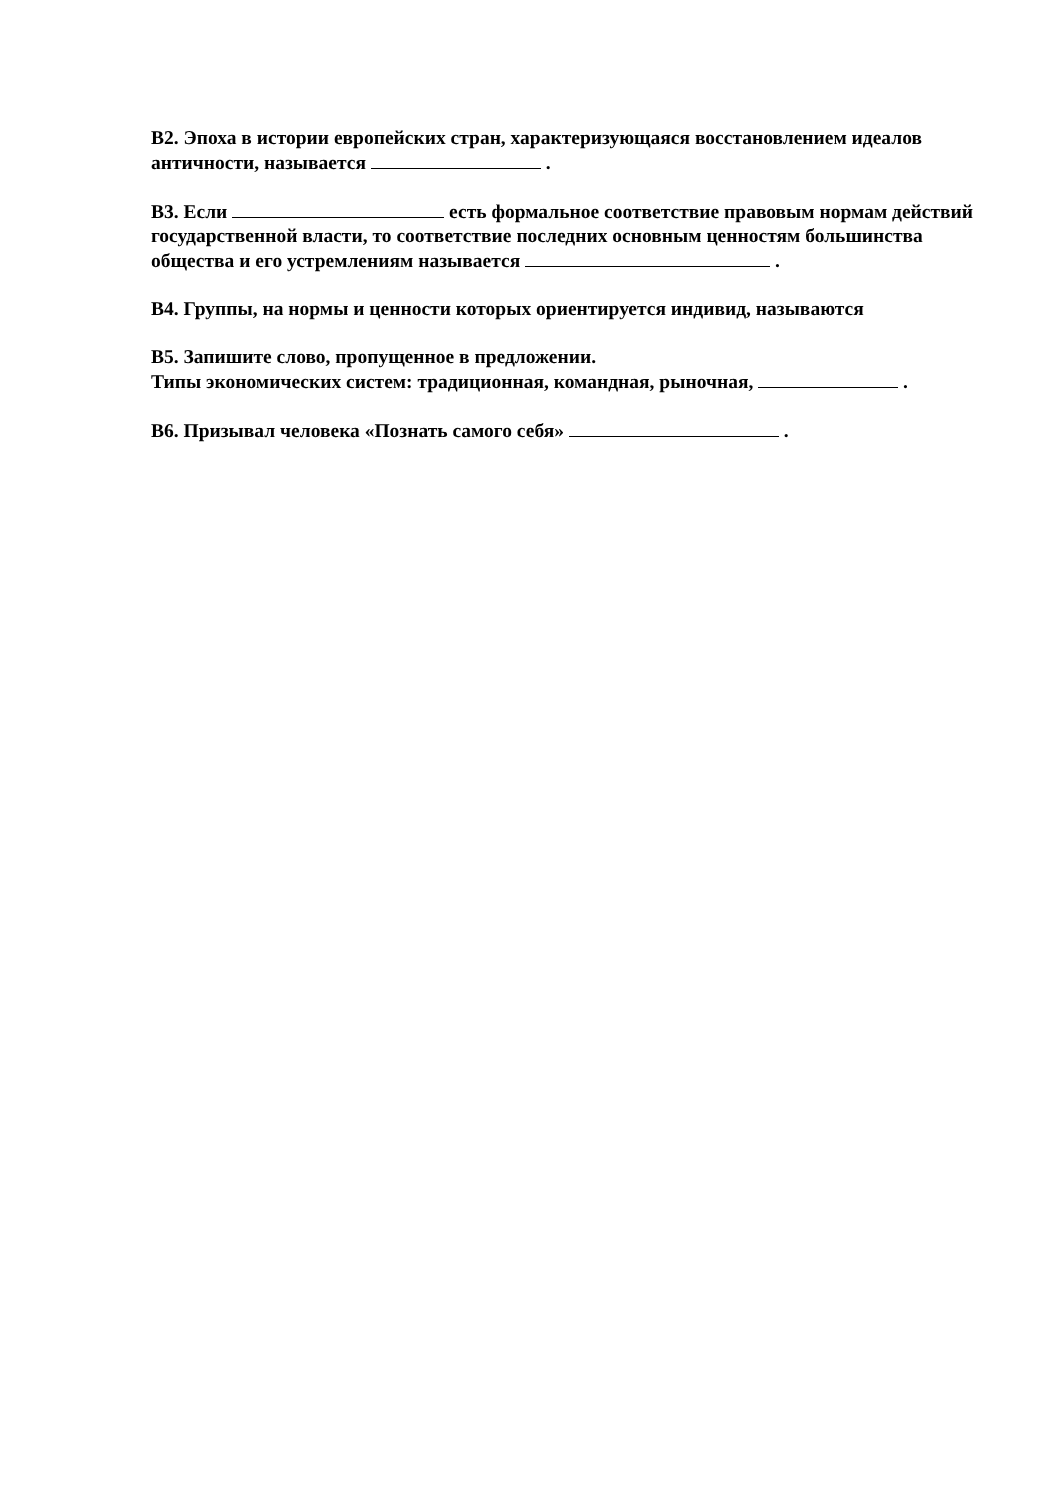В2. Эпоха в истории европейских стран, характеризующаяся восстановлением идеалов античности, называется .
В3. Если есть формальное соответствие правовым нормам действий государственной власти, то соответствие последних основным ценностям большинства общества и его устремлениям называется .
В4. Группы, на нормы и ценности которых ориентируется индивид, называются
В5. Запишите слово, пропущенное в предложении.
Типы экономических систем: традиционная, командная, рыночная, .
В6. Призывал человека «Познать самого себя» .